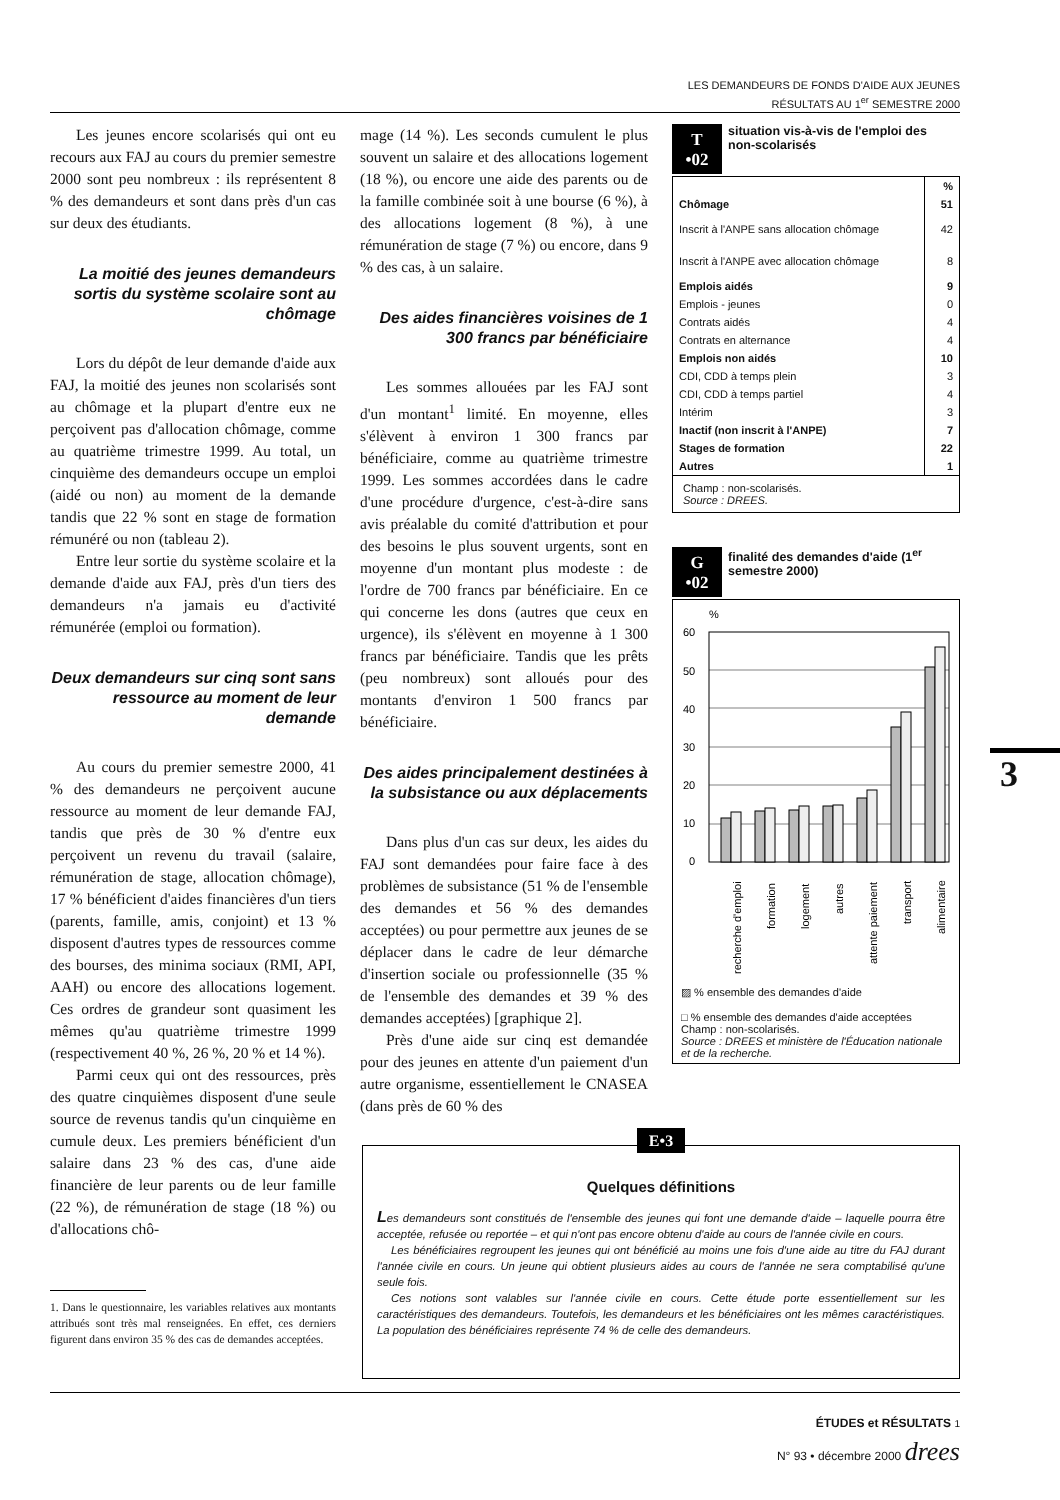LES DEMANDEURS DE FONDS D'AIDE AUX JEUNES
RÉSULTATS AU 1<sup>er</sup> SEMESTRE 2000
Les jeunes encore scolarisés qui ont eu recours aux FAJ au cours du premier semestre 2000 sont peu nombreux : ils représentent 8 % des demandeurs et sont dans près d'un cas sur deux des étudiants.
La moitié des jeunes demandeurs sortis du système scolaire sont au chômage
Lors du dépôt de leur demande d'aide aux FAJ, la moitié des jeunes non scolarisés sont au chômage et la plupart d'entre eux ne perçoivent pas d'allocation chômage, comme au quatrième trimestre 1999. Au total, un cinquième des demandeurs occupe un emploi (aidé ou non) au moment de la demande tandis que 22 % sont en stage de formation rémunéré ou non (tableau 2).
Entre leur sortie du système scolaire et la demande d'aide aux FAJ, près d'un tiers des demandeurs n'a jamais eu d'activité rémunérée (emploi ou formation).
Deux demandeurs sur cinq sont sans ressource au moment de leur demande
Au cours du premier semestre 2000, 41 % des demandeurs ne perçoivent aucune ressource au moment de leur demande FAJ, tandis que près de 30 % d'entre eux perçoivent un revenu du travail (salaire, rémunération de stage, allocation chômage), 17 % bénéficient d'aides financières d'un tiers (parents, famille, amis, conjoint) et 13 % disposent d'autres types de ressources comme des bourses, des minima sociaux (RMI, API, AAH) ou encore des allocations logement. Ces ordres de grandeur sont quasiment les mêmes qu'au quatrième trimestre 1999 (respectivement 40 %, 26 %, 20 % et 14 %).
Parmi ceux qui ont des ressources, près des quatre cinquièmes disposent d'une seule source de revenus tandis qu'un cinquième en cumule deux. Les premiers bénéficient d'un salaire dans 23 % des cas, d'une aide financière de leur parents ou de leur famille (22 %), de rémunération de stage (18 %) ou d'allocations chô-
1. Dans le questionnaire, les variables relatives aux montants attribués sont très mal renseignées. En effet, ces derniers figurent dans environ 35 % des cas de demandes acceptées.
mage (14 %). Les seconds cumulent le plus souvent un salaire et des allocations logement (18 %), ou encore une aide des parents ou de la famille combinée soit à une bourse (6 %), à des allocations logement (8 %), à une rémunération de stage (7 %) ou encore, dans 9 % des cas, à un salaire.
Des aides financières voisines de 1 300 francs par bénéficiaire
Les sommes allouées par les FAJ sont d'un montant<sup>1</sup> limité. En moyenne, elles s'élèvent à environ 1 300 francs par bénéficiaire, comme au quatrième trimestre 1999. Les sommes accordées dans le cadre d'une procédure d'urgence, c'est-à-dire sans avis préalable du comité d'attribution et pour des besoins le plus souvent urgents, sont en moyenne d'un montant plus modeste : de l'ordre de 700 francs par bénéficiaire. En ce qui concerne les dons (autres que ceux en urgence), ils s'élèvent en moyenne à 1 300 francs par bénéficiaire. Tandis que les prêts (peu nombreux) sont alloués pour des montants d'environ 1 500 francs par bénéficiaire.
Des aides principalement destinées à la subsistance ou aux déplacements
Dans plus d'un cas sur deux, les aides du FAJ sont demandées pour faire face à des problèmes de subsistance (51 % de l'ensemble des demandes et 56 % des demandes acceptées) ou pour permettre aux jeunes de se déplacer dans le cadre de leur démarche d'insertion sociale ou professionnelle (35 % de l'ensemble des demandes et 39 % des demandes acceptées) [graphique 2].
Près d'une aide sur cinq est demandée pour des jeunes en attente d'un paiement d'un autre organisme, essentiellement le CNASEA (dans près de 60 % des
T
•02 situation vis-à-vis de l'emploi des non-scolarisés
| | % |
| Chômage | 51 |
| Inscrit à l'ANPE sans allocation chômage | 42 |
| Inscrit à l'ANPE avec allocation chômage | 8 |
| Emplois aidés | 9 |
| Emplois - jeunes | 0 |
| Contrats aidés | 4 |
| Contrats en alternance | 4 |
| Emplois non aidés | 10 |
| CDI, CDD à temps plein | 3 |
| CDI, CDD à temps partiel | 4 |
| Intérim | 3 |
| Inactif (non inscrit à l'ANPE) | 7 |
| Stages de formation | 22 |
| Autres | 1 |
Champ : non-scolarisés.
Source : DREES.
G
•02 finalité des demandes d'aide (1<sup>er</sup> semestre 2000)
%
60
50
40
30
20
10
0
recherche d'emploi
formation
logement
autres
attente paiement
transport
alimentaire
▨ % ensemble des demandes d'aide
□ % ensemble des demandes d'aide acceptées
Champ : non-scolarisés.
Source : DREES et ministère de l'Éducation nationale et de la recherche.
3
E•3
Quelques définitions
Les demandeurs sont constitués de l'ensemble des jeunes qui font une demande d'aide – laquelle pourra être acceptée, refusée ou reportée – et qui n'ont pas encore obtenu d'aide au cours de l'année civile en cours.
Les bénéficiaires regroupent les jeunes qui ont bénéficié au moins une fois d'une aide au titre du FAJ durant l'année civile en cours. Un jeune qui obtient plusieurs aides au cours de l'année ne sera comptabilisé qu'une seule fois.
Ces notions sont valables sur l'année civile en cours. Cette étude porte essentiellement sur les caractéristiques des demandeurs. Toutefois, les demandeurs et les bénéficiaires ont les mêmes caractéristiques. La population des bénéficiaires représente 74 % de celle des demandeurs.
ÉTUDES et RÉSULTATS 1
N° 93 • décembre 2000 drees